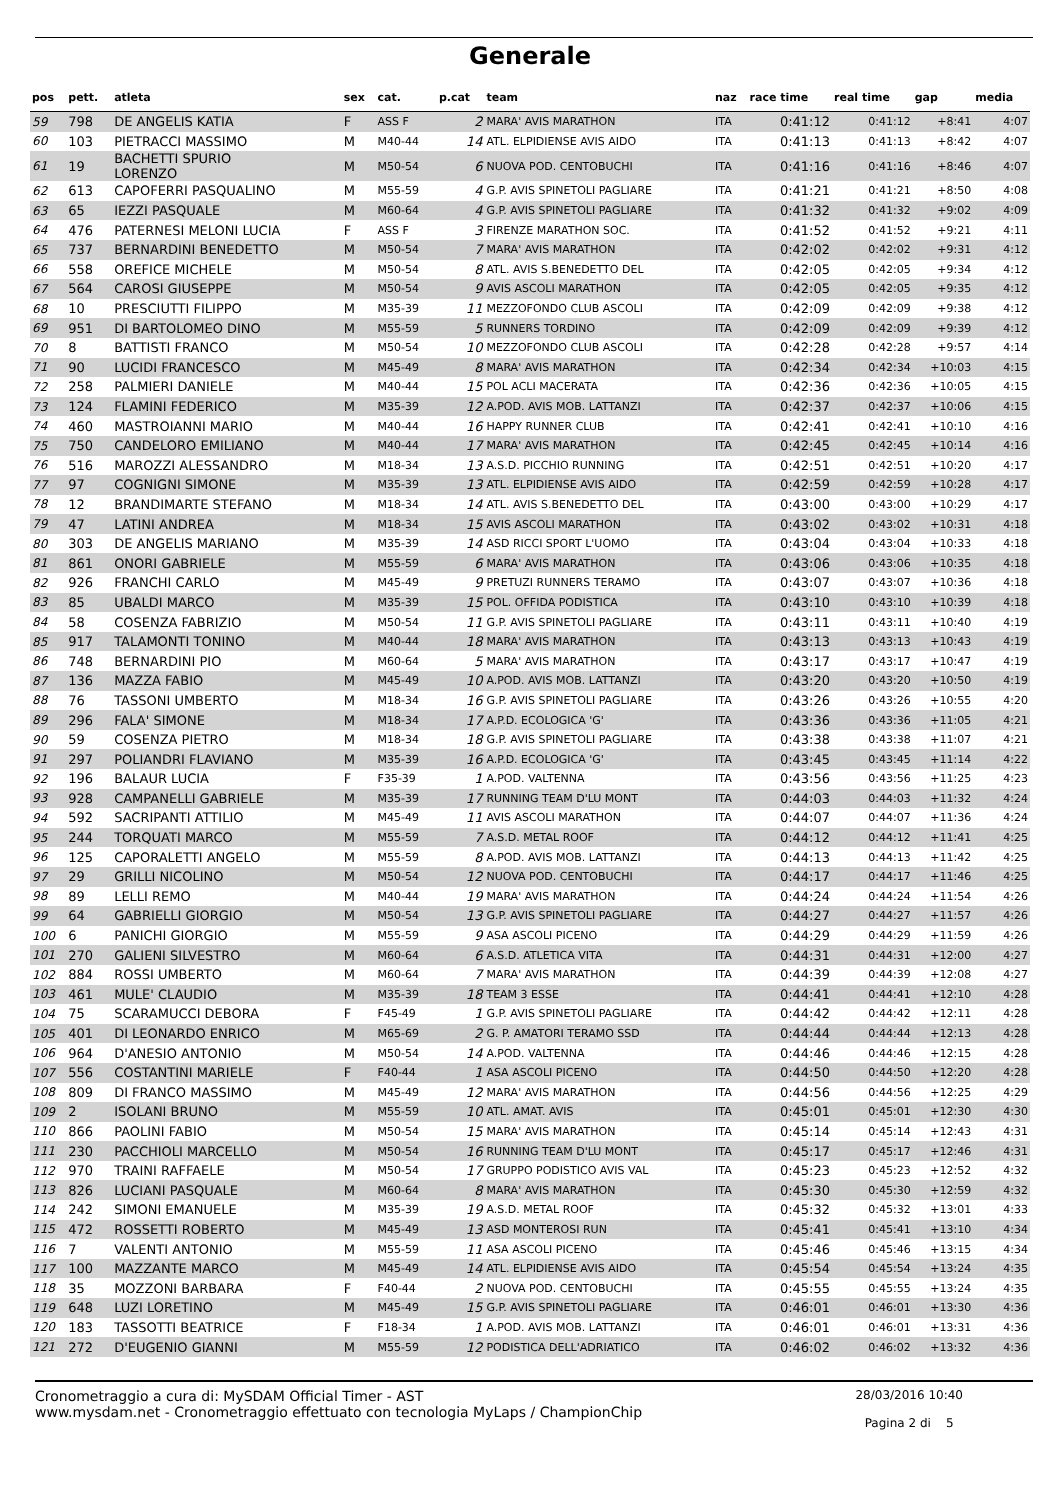Generale
| pos | pett. | atleta | sex | cat. | p.cat | team | naz | race time | real time | gap | media |
| --- | --- | --- | --- | --- | --- | --- | --- | --- | --- | --- | --- |
| 59 | 798 | DE ANGELIS KATIA | F | ASS F | 2 | MARA' AVIS MARATHON | ITA | 0:41:12 | 0:41:12 | +8:41 | 4:07 |
| 60 | 103 | PIETRACCI MASSIMO | M | M40-44 | 14 | ATL. ELPIDIENSE AVIS AIDO | ITA | 0:41:13 | 0:41:13 | +8:42 | 4:07 |
| 61 | 19 | BACHETTI SPURIO LORENZO | M | M50-54 | 6 | NUOVA POD. CENTOBUCHI | ITA | 0:41:16 | 0:41:16 | +8:46 | 4:07 |
| 62 | 613 | CAPOFERRI PASQUALINO | M | M55-59 | 4 | G.P. AVIS SPINETOLI PAGLIARE | ITA | 0:41:21 | 0:41:21 | +8:50 | 4:08 |
| 63 | 65 | IEZZI PASQUALE | M | M60-64 | 4 | G.P. AVIS SPINETOLI PAGLIARE | ITA | 0:41:32 | 0:41:32 | +9:02 | 4:09 |
| 64 | 476 | PATERNESI MELONI LUCIA | F | ASS F | 3 | FIRENZE MARATHON SOC. | ITA | 0:41:52 | 0:41:52 | +9:21 | 4:11 |
| 65 | 737 | BERNARDINI BENEDETTO | M | M50-54 | 7 | MARA' AVIS MARATHON | ITA | 0:42:02 | 0:42:02 | +9:31 | 4:12 |
| 66 | 558 | OREFICE MICHELE | M | M50-54 | 8 | ATL. AVIS S.BENEDETTO DEL | ITA | 0:42:05 | 0:42:05 | +9:34 | 4:12 |
| 67 | 564 | CAROSI GIUSEPPE | M | M50-54 | 9 | AVIS ASCOLI MARATHON | ITA | 0:42:05 | 0:42:05 | +9:35 | 4:12 |
| 68 | 10 | PRESCIUTTI FILIPPO | M | M35-39 | 11 | MEZZOFONDO CLUB ASCOLI | ITA | 0:42:09 | 0:42:09 | +9:38 | 4:12 |
| 69 | 951 | DI BARTOLOMEO DINO | M | M55-59 | 5 | RUNNERS TORDINO | ITA | 0:42:09 | 0:42:09 | +9:39 | 4:12 |
| 70 | 8 | BATTISTI FRANCO | M | M50-54 | 10 | MEZZOFONDO CLUB ASCOLI | ITA | 0:42:28 | 0:42:28 | +9:57 | 4:14 |
| 71 | 90 | LUCIDI FRANCESCO | M | M45-49 | 8 | MARA' AVIS MARATHON | ITA | 0:42:34 | 0:42:34 | +10:03 | 4:15 |
| 72 | 258 | PALMIERI DANIELE | M | M40-44 | 15 | POL ACLI MACERATA | ITA | 0:42:36 | 0:42:36 | +10:05 | 4:15 |
| 73 | 124 | FLAMINI FEDERICO | M | M35-39 | 12 | A.POD. AVIS MOB. LATTANZI | ITA | 0:42:37 | 0:42:37 | +10:06 | 4:15 |
| 74 | 460 | MASTROIANNI MARIO | M | M40-44 | 16 | HAPPY RUNNER CLUB | ITA | 0:42:41 | 0:42:41 | +10:10 | 4:16 |
| 75 | 750 | CANDELORO EMILIANO | M | M40-44 | 17 | MARA' AVIS MARATHON | ITA | 0:42:45 | 0:42:45 | +10:14 | 4:16 |
| 76 | 516 | MAROZZI ALESSANDRO | M | M18-34 | 13 | A.S.D. PICCHIO RUNNING | ITA | 0:42:51 | 0:42:51 | +10:20 | 4:17 |
| 77 | 97 | COGNIGNI SIMONE | M | M35-39 | 13 | ATL. ELPIDIENSE AVIS AIDO | ITA | 0:42:59 | 0:42:59 | +10:28 | 4:17 |
| 78 | 12 | BRANDIMARTE STEFANO | M | M18-34 | 14 | ATL. AVIS S.BENEDETTO DEL | ITA | 0:43:00 | 0:43:00 | +10:29 | 4:17 |
| 79 | 47 | LATINI ANDREA | M | M18-34 | 15 | AVIS ASCOLI MARATHON | ITA | 0:43:02 | 0:43:02 | +10:31 | 4:18 |
| 80 | 303 | DE ANGELIS MARIANO | M | M35-39 | 14 | ASD RICCI SPORT L'UOMO | ITA | 0:43:04 | 0:43:04 | +10:33 | 4:18 |
| 81 | 861 | ONORI GABRIELE | M | M55-59 | 6 | MARA' AVIS MARATHON | ITA | 0:43:06 | 0:43:06 | +10:35 | 4:18 |
| 82 | 926 | FRANCHI CARLO | M | M45-49 | 9 | PRETUZI RUNNERS TERAMO | ITA | 0:43:07 | 0:43:07 | +10:36 | 4:18 |
| 83 | 85 | UBALDI MARCO | M | M35-39 | 15 | POL. OFFIDA PODISTICA | ITA | 0:43:10 | 0:43:10 | +10:39 | 4:18 |
| 84 | 58 | COSENZA FABRIZIO | M | M50-54 | 11 | G.P. AVIS SPINETOLI PAGLIARE | ITA | 0:43:11 | 0:43:11 | +10:40 | 4:19 |
| 85 | 917 | TALAMONTI TONINO | M | M40-44 | 18 | MARA' AVIS MARATHON | ITA | 0:43:13 | 0:43:13 | +10:43 | 4:19 |
| 86 | 748 | BERNARDINI PIO | M | M60-64 | 5 | MARA' AVIS MARATHON | ITA | 0:43:17 | 0:43:17 | +10:47 | 4:19 |
| 87 | 136 | MAZZA FABIO | M | M45-49 | 10 | A.POD. AVIS MOB. LATTANZI | ITA | 0:43:20 | 0:43:20 | +10:50 | 4:19 |
| 88 | 76 | TASSONI UMBERTO | M | M18-34 | 16 | G.P. AVIS SPINETOLI PAGLIARE | ITA | 0:43:26 | 0:43:26 | +10:55 | 4:20 |
| 89 | 296 | FALA' SIMONE | M | M18-34 | 17 | A.P.D. ECOLOGICA 'G' | ITA | 0:43:36 | 0:43:36 | +11:05 | 4:21 |
| 90 | 59 | COSENZA PIETRO | M | M18-34 | 18 | G.P. AVIS SPINETOLI PAGLIARE | ITA | 0:43:38 | 0:43:38 | +11:07 | 4:21 |
| 91 | 297 | POLIANDRI FLAVIANO | M | M35-39 | 16 | A.P.D. ECOLOGICA 'G' | ITA | 0:43:45 | 0:43:45 | +11:14 | 4:22 |
| 92 | 196 | BALAUR LUCIA | F | F35-39 | 1 | A.POD. VALTENNA | ITA | 0:43:56 | 0:43:56 | +11:25 | 4:23 |
| 93 | 928 | CAMPANELLI GABRIELE | M | M35-39 | 17 | RUNNING TEAM D'LU MONT | ITA | 0:44:03 | 0:44:03 | +11:32 | 4:24 |
| 94 | 592 | SACRIPANTI ATTILIO | M | M45-49 | 11 | AVIS ASCOLI MARATHON | ITA | 0:44:07 | 0:44:07 | +11:36 | 4:24 |
| 95 | 244 | TORQUATI MARCO | M | M55-59 | 7 | A.S.D. METAL ROOF | ITA | 0:44:12 | 0:44:12 | +11:41 | 4:25 |
| 96 | 125 | CAPORALETTI ANGELO | M | M55-59 | 8 | A.POD. AVIS MOB. LATTANZI | ITA | 0:44:13 | 0:44:13 | +11:42 | 4:25 |
| 97 | 29 | GRILLI NICOLINO | M | M50-54 | 12 | NUOVA POD. CENTOBUCHI | ITA | 0:44:17 | 0:44:17 | +11:46 | 4:25 |
| 98 | 89 | LELLI REMO | M | M40-44 | 19 | MARA' AVIS MARATHON | ITA | 0:44:24 | 0:44:24 | +11:54 | 4:26 |
| 99 | 64 | GABRIELLI GIORGIO | M | M50-54 | 13 | G.P. AVIS SPINETOLI PAGLIARE | ITA | 0:44:27 | 0:44:27 | +11:57 | 4:26 |
| 100 | 6 | PANICHI GIORGIO | M | M55-59 | 9 | ASA ASCOLI PICENO | ITA | 0:44:29 | 0:44:29 | +11:59 | 4:26 |
| 101 | 270 | GALIENI SILVESTRO | M | M60-64 | 6 | A.S.D. ATLETICA VITA | ITA | 0:44:31 | 0:44:31 | +12:00 | 4:27 |
| 102 | 884 | ROSSI UMBERTO | M | M60-64 | 7 | MARA' AVIS MARATHON | ITA | 0:44:39 | 0:44:39 | +12:08 | 4:27 |
| 103 | 461 | MULE' CLAUDIO | M | M35-39 | 18 | TEAM 3 ESSE | ITA | 0:44:41 | 0:44:41 | +12:10 | 4:28 |
| 104 | 75 | SCARAMUCCI DEBORA | F | F45-49 | 1 | G.P. AVIS SPINETOLI PAGLIARE | ITA | 0:44:42 | 0:44:42 | +12:11 | 4:28 |
| 105 | 401 | DI LEONARDO ENRICO | M | M65-69 | 2 | G. P. AMATORI TERAMO SSD | ITA | 0:44:44 | 0:44:44 | +12:13 | 4:28 |
| 106 | 964 | D'ANESIO ANTONIO | M | M50-54 | 14 | A.POD. VALTENNA | ITA | 0:44:46 | 0:44:46 | +12:15 | 4:28 |
| 107 | 556 | COSTANTINI MARIELE | F | F40-44 | 1 | ASA ASCOLI PICENO | ITA | 0:44:50 | 0:44:50 | +12:20 | 4:28 |
| 108 | 809 | DI FRANCO MASSIMO | M | M45-49 | 12 | MARA' AVIS MARATHON | ITA | 0:44:56 | 0:44:56 | +12:25 | 4:29 |
| 109 | 2 | ISOLANI BRUNO | M | M55-59 | 10 | ATL. AMAT. AVIS | ITA | 0:45:01 | 0:45:01 | +12:30 | 4:30 |
| 110 | 866 | PAOLINI FABIO | M | M50-54 | 15 | MARA' AVIS MARATHON | ITA | 0:45:14 | 0:45:14 | +12:43 | 4:31 |
| 111 | 230 | PACCHIOLI MARCELLO | M | M50-54 | 16 | RUNNING TEAM D'LU MONT | ITA | 0:45:17 | 0:45:17 | +12:46 | 4:31 |
| 112 | 970 | TRAINI RAFFAELE | M | M50-54 | 17 | GRUPPO PODISTICO AVIS VAL | ITA | 0:45:23 | 0:45:23 | +12:52 | 4:32 |
| 113 | 826 | LUCIANI PASQUALE | M | M60-64 | 8 | MARA' AVIS MARATHON | ITA | 0:45:30 | 0:45:30 | +12:59 | 4:32 |
| 114 | 242 | SIMONI EMANUELE | M | M35-39 | 19 | A.S.D. METAL ROOF | ITA | 0:45:32 | 0:45:32 | +13:01 | 4:33 |
| 115 | 472 | ROSSETTI ROBERTO | M | M45-49 | 13 | ASD MONTEROSI RUN | ITA | 0:45:41 | 0:45:41 | +13:10 | 4:34 |
| 116 | 7 | VALENTI ANTONIO | M | M55-59 | 11 | ASA ASCOLI PICENO | ITA | 0:45:46 | 0:45:46 | +13:15 | 4:34 |
| 117 | 100 | MAZZANTE MARCO | M | M45-49 | 14 | ATL. ELPIDIENSE AVIS AIDO | ITA | 0:45:54 | 0:45:54 | +13:24 | 4:35 |
| 118 | 35 | MOZZONI BARBARA | F | F40-44 | 2 | NUOVA POD. CENTOBUCHI | ITA | 0:45:55 | 0:45:55 | +13:24 | 4:35 |
| 119 | 648 | LUZI LORETINO | M | M45-49 | 15 | G.P. AVIS SPINETOLI PAGLIARE | ITA | 0:46:01 | 0:46:01 | +13:30 | 4:36 |
| 120 | 183 | TASSOTTI BEATRICE | F | F18-34 | 1 | A.POD. AVIS MOB. LATTANZI | ITA | 0:46:01 | 0:46:01 | +13:31 | 4:36 |
| 121 | 272 | D'EUGENIO GIANNI | M | M55-59 | 12 | PODISTICA DELL'ADRIATICO | ITA | 0:46:02 | 0:46:02 | +13:32 | 4:36 |
Cronometraggio a cura di: MySDAM Official Timer - AST
www.mysdam.net - Cronometraggio effettuato con tecnologia MyLaps / ChampionChip
28/03/2016 10:40
Pagina 2 di 5